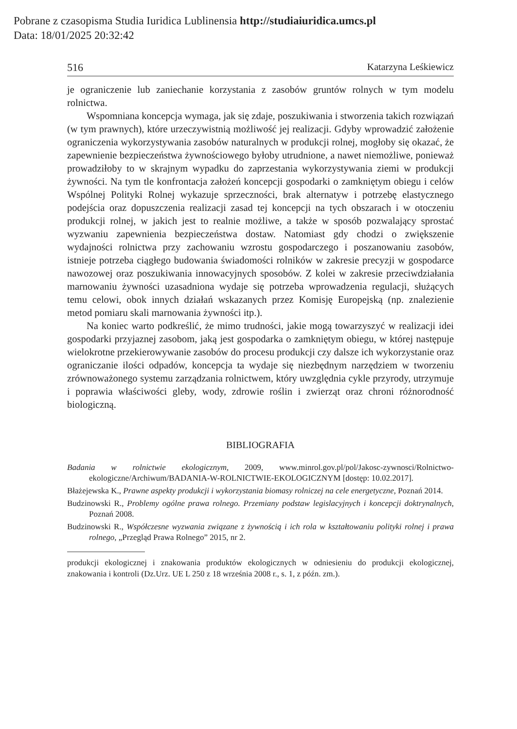Pobrane z czasopisma Studia Iuridica Lublinensia http://studiaiuridica.umcs.pl
Data: 18/01/2025 20:32:42
516 Katarzyna Leśkiewicz
je ograniczenie lub zaniechanie korzystania z zasobów gruntów rolnych w tym modelu rolnictwa.
Wspomniana koncepcja wymaga, jak się zdaje, poszukiwania i stworzenia takich rozwiązań (w tym prawnych), które urzeczywistnią możliwość jej realizacji. Gdyby wprowadzić założenie ograniczenia wykorzystywania zasobów naturalnych w produkcji rolnej, mogłoby się okazać, że zapewnienie bezpieczeństwa żywnościowego byłoby utrudnione, a nawet niemożliwe, ponieważ prowadziłoby to w skrajnym wypadku do zaprzestania wykorzystywania ziemi w produkcji żywności. Na tym tle konfrontacja założeń koncepcji gospodarki o zamkniętym obiegu i celów Wspólnej Polityki Rolnej wykazuje sprzeczności, brak alternatyw i potrzebę elastycznego podejścia oraz dopuszczenia realizacji zasad tej koncepcji na tych obszarach i w otoczeniu produkcji rolnej, w jakich jest to realnie możliwe, a także w sposób pozwalający sprostać wyzwaniu zapewnienia bezpieczeństwa dostaw. Natomiast gdy chodzi o zwiększenie wydajności rolnictwa przy zachowaniu wzrostu gospodarczego i poszanowaniu zasobów, istnieje potrzeba ciągłego budowania świadomości rolników w zakresie precyzji w gospodarce nawozowej oraz poszukiwania innowacyjnych sposobów. Z kolei w zakresie przeciwdziałania marnowaniu żywności uzasadniona wydaje się potrzeba wprowadzenia regulacji, służących temu celowi, obok innych działań wskazanych przez Komisję Europejską (np. znalezienie metod pomiaru skali marnowania żywności itp.).
Na koniec warto podkreślić, że mimo trudności, jakie mogą towarzyszyć w realizacji idei gospodarki przyjaznej zasobom, jaką jest gospodarka o zamkniętym obiegu, w której następuje wielokrotne przekierowywanie zasobów do procesu produkcji czy dalsze ich wykorzystanie oraz ograniczanie ilości odpadów, koncepcja ta wydaje się niezbędnym narzędziem w tworzeniu zrównoważonego systemu zarządzania rolnictwem, który uwzględnia cykle przyrody, utrzymuje i poprawia właściwości gleby, wody, zdrowie roślin i zwierząt oraz chroni różnorodność biologiczną.
BIBLIOGRAFIA
Badania w rolnictwie ekologicznym, 2009, www.minrol.gov.pl/pol/Jakosc-zywnosci/Rolnictwo-ekologiczne/Archiwum/BADANIA-W-ROLNICTWIE-EKOLOGICZNYM [dostęp: 10.02.2017].
Błażejewska K., Prawne aspekty produkcji i wykorzystania biomasy rolniczej na cele energetyczne, Poznań 2014.
Budzinowski R., Problemy ogólne prawa rolnego. Przemiany podstaw legislacyjnych i koncepcji doktrynalnych, Poznań 2008.
Budzinowski R., Współczesne wyzwania związane z żywnością i ich rola w kształtowaniu polityki rolnej i prawa rolnego, „Przegląd Prawa Rolnego” 2015, nr 2.
produkcji ekologicznej i znakowania produktów ekologicznych w odniesieniu do produkcji ekologicznej, znakowania i kontroli (Dz.Urz. UE L 250 z 18 września 2008 r., s. 1, z późn. zm.).